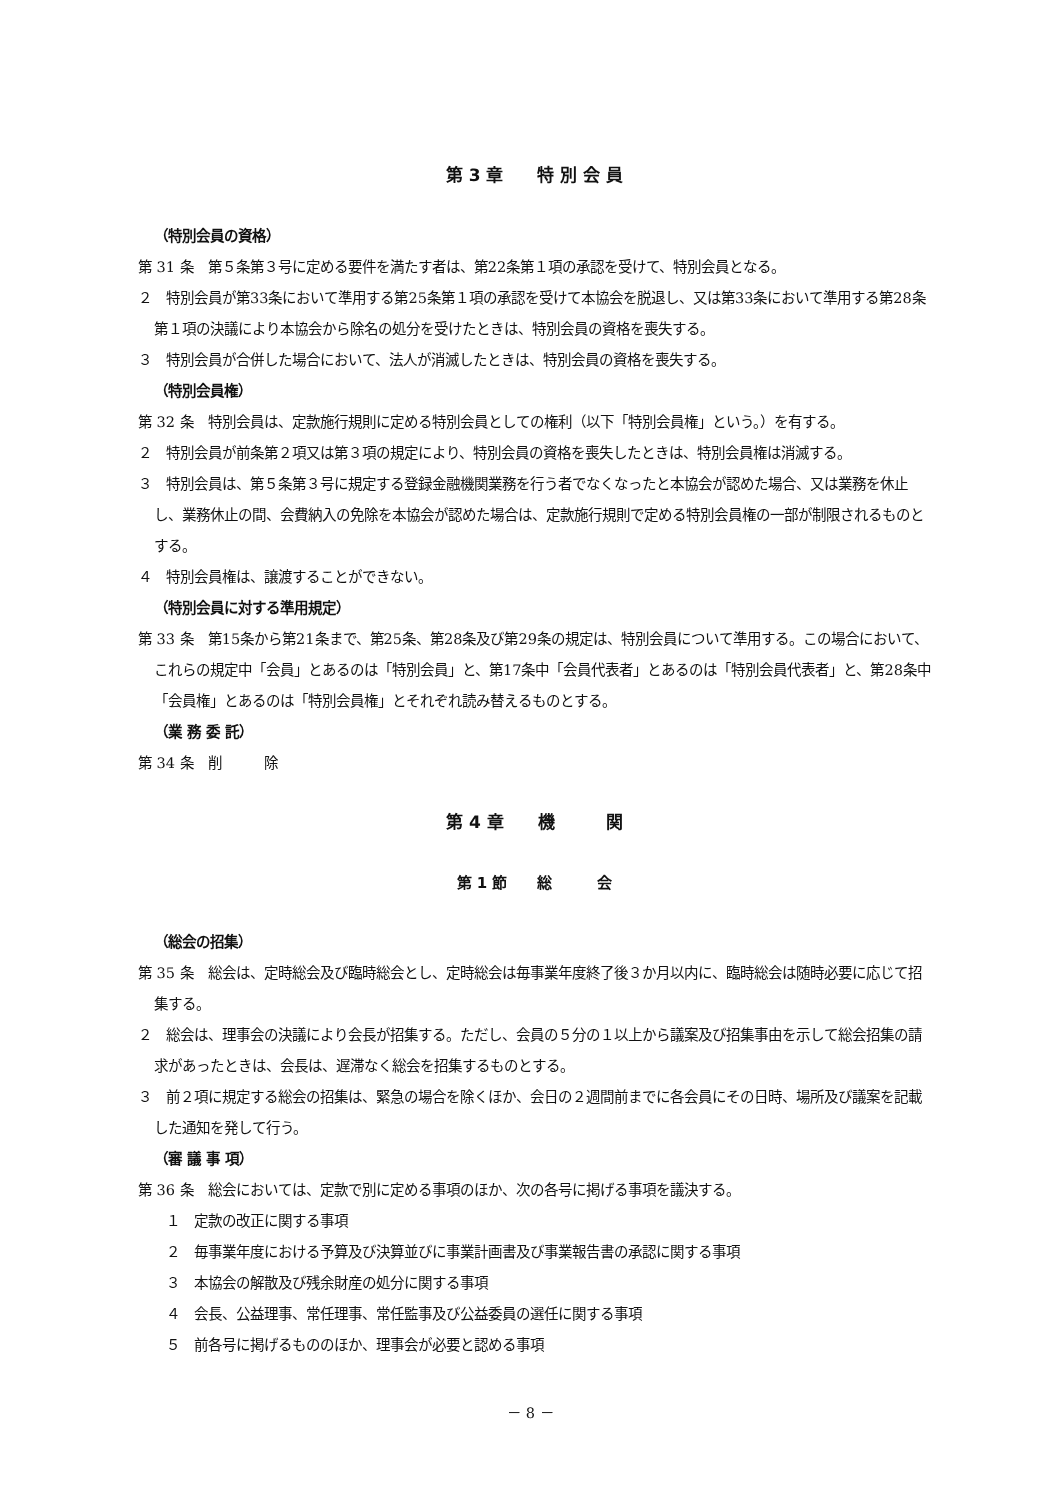第 3 章　　特 別 会 員
（特別会員の資格）
第 31 条　第５条第３号に定める要件を満たす者は、第22条第１項の承認を受けて、特別会員となる。
２　特別会員が第33条において準用する第25条第１項の承認を受けて本協会を脱退し、又は第33条において準用する第28条第１項の決議により本協会から除名の処分を受けたときは、特別会員の資格を喪失する。
３　特別会員が合併した場合において、法人が消滅したときは、特別会員の資格を喪失する。
（特別会員権）
第 32 条　特別会員は、定款施行規則に定める特別会員としての権利（以下「特別会員権」という。）を有する。
２　特別会員が前条第２項又は第３項の規定により、特別会員の資格を喪失したときは、特別会員権は消滅する。
３　特別会員は、第５条第３号に規定する登録金融機関業務を行う者でなくなったと本協会が認めた場合、又は業務を休止し、業務休止の間、会費納入の免除を本協会が認めた場合は、定款施行規則で定める特別会員権の一部が制限されるものとする。
４　特別会員権は、譲渡することができない。
（特別会員に対する準用規定）
第 33 条　第15条から第21条まで、第25条、第28条及び第29条の規定は、特別会員について準用する。この場合において、これらの規定中「会員」とあるのは「特別会員」と、第17条中「会員代表者」とあるのは「特別会員代表者」と、第28条中「会員権」とあるのは「特別会員権」とそれぞれ読み替えるものとする。
（業 務 委 託）
第 34 条　削　　　除
第 4 章　　機　　　関
第 1 節　　総　　　会
（総会の招集）
第 35 条　総会は、定時総会及び臨時総会とし、定時総会は毎事業年度終了後３か月以内に、臨時総会は随時必要に応じて招集する。
２　総会は、理事会の決議により会長が招集する。ただし、会員の５分の１以上から議案及び招集事由を示して総会招集の請求があったときは、会長は、遅滞なく総会を招集するものとする。
３　前２項に規定する総会の招集は、緊急の場合を除くほか、会日の２週間前までに各会員にその日時、場所及び議案を記載した通知を発して行う。
（審 議 事 項）
第 36 条　総会においては、定款で別に定める事項のほか、次の各号に掲げる事項を議決する。
１　定款の改正に関する事項
２　毎事業年度における予算及び決算並びに事業計画書及び事業報告書の承認に関する事項
３　本協会の解散及び残余財産の処分に関する事項
４　会長、公益理事、常任理事、常任監事及び公益委員の選任に関する事項
５　前各号に掲げるもののほか、理事会が必要と認める事項
－ 8 －